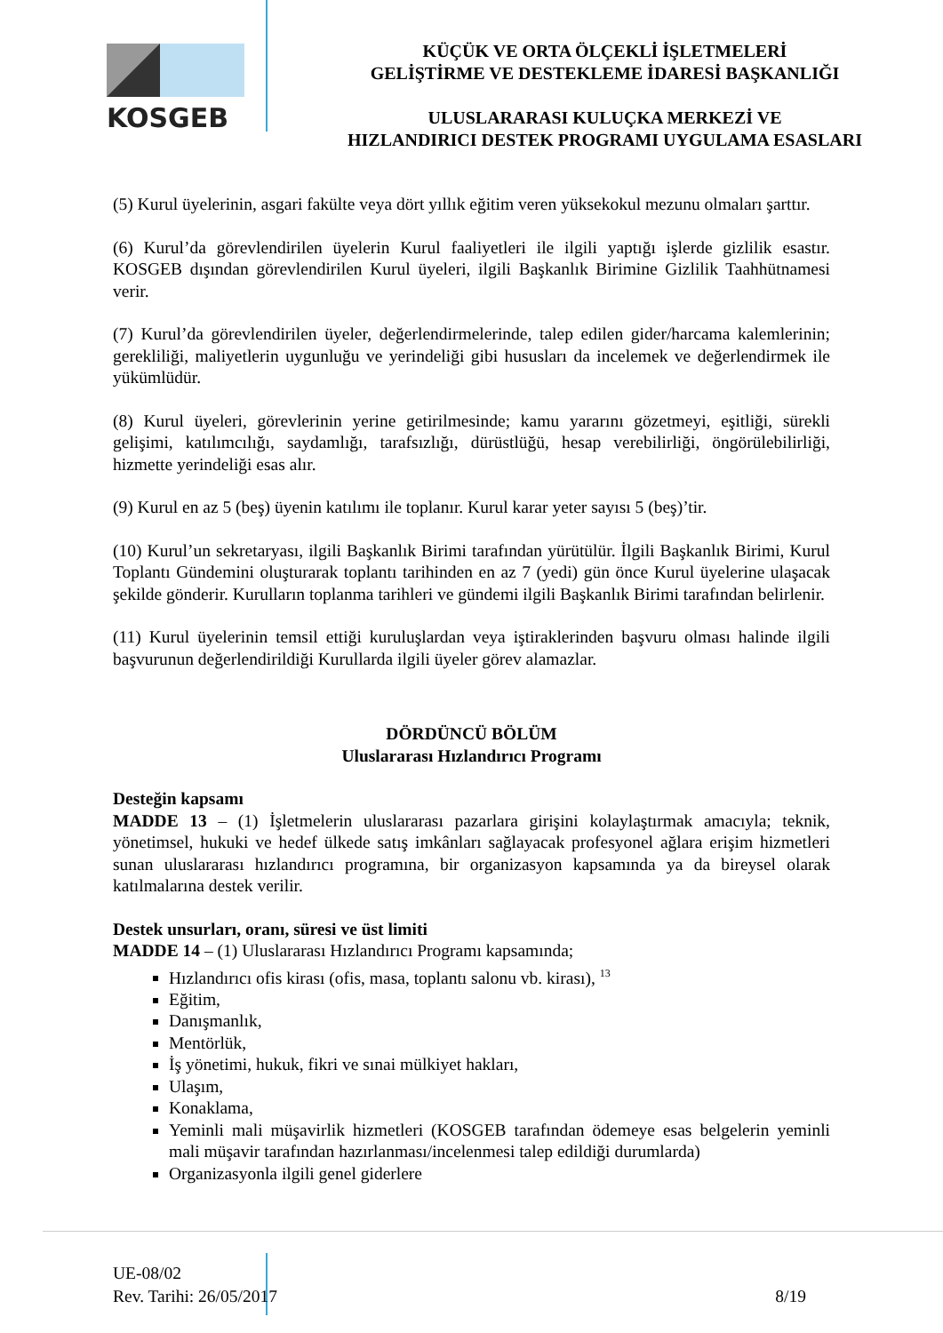KOSGEB
KÜÇÜK VE ORTA ÖLÇEKLİ İŞLETMELERİ
GELİŞTİRME VE DESTEKLEME İDARESİ BAŞKANLIĞI
ULUSLARARASI KULUÇKA MERKEZİ VE
HIZLANDIRICI DESTEK PROGRAMI UYGULAMA ESASLARI
(5) Kurul üyelerinin, asgari fakülte veya dört yıllık eğitim veren yüksekokul mezunu olmaları şarttır.
(6) Kurul’da görevlendirilen üyelerin Kurul faaliyetleri ile ilgili yaptığı işlerde gizlilik esastır. KOSGEB dışından görevlendirilen Kurul üyeleri, ilgili Başkanlık Birimine Gizlilik Taahhütnamesi verir.
(7) Kurul’da görevlendirilen üyeler, değerlendirmelerinde, talep edilen gider/harcama kalemlerinin; gerekliliği, maliyetlerin uygunluğu ve yerindeliği gibi hususları da incelemek ve değerlendirmek ile yükümlüdür.
(8) Kurul üyeleri, görevlerinin yerine getirilmesinde; kamu yararını gözetmeyi, eşitliği, sürekli gelişimi, katılımcılığı, saydamlığı, tarafsızlığı, dürüstlüğü, hesap verebilirliği, öngörülebilirliği, hizmette yerindeliği esas alır.
(9) Kurul en az 5 (beş) üyenin katılımı ile toplanır. Kurul karar yeter sayısı 5 (beş)’tir.
(10) Kurul’un sekretaryası, ilgili Başkanlık Birimi tarafından yürütülür. İlgili Başkanlık Birimi, Kurul Toplantı Gündemini oluşturarak toplantı tarihinden en az 7 (yedi) gün önce Kurul üyelerine ulaşacak şekilde gönderir. Kurulların toplanma tarihleri ve gündemi ilgili Başkanlık Birimi tarafından belirlenir.
(11) Kurul üyelerinin temsil ettiği kuruluşlardan veya iştiraklerinden başvuru olması halinde ilgili başvurunun değerlendirildiği Kurullarda ilgili üyeler görev alamazlar.
DÖRDÜNCÜ BÖLÜM
Uluslararası Hızlandırıcı Programı
Desteğin kapsamı
MADDE 13 – (1) İşletmelerin uluslararası pazarlara girişini kolaylaştırmak amacıyla; teknik, yönetimsel, hukuki ve hedef ülkede satış imkânları sağlayacak profesyonel ağlara erişim hizmetleri sunan uluslararası hızlandırıcı programına, bir organizasyon kapsamında ya da bireysel olarak katılmalarına destek verilir.
Destek unsurları, oranı, süresi ve üst limiti
MADDE 14 – (1) Uluslararası Hızlandırıcı Programı kapsamında;
Hızlandırıcı ofis kirası (ofis, masa, toplantı salonu vb. kirası), <sup>13</sup>
Eğitim,
Danışmanlık,
Mentörlük,
İş yönetimi, hukuk, fikri ve sınai mülkiyet hakları,
Ulaşım,
Konaklama,
Yeminli mali müşavirlik hizmetleri (KOSGEB tarafından ödemeye esas belgelerin yeminli mali müşavir tarafından hazırlanması/incelenmesi talep edildiği durumlarda)
Organizasyonla ilgili genel giderlere
UE-08/02
Rev. Tarihi: 26/05/2017 8/19